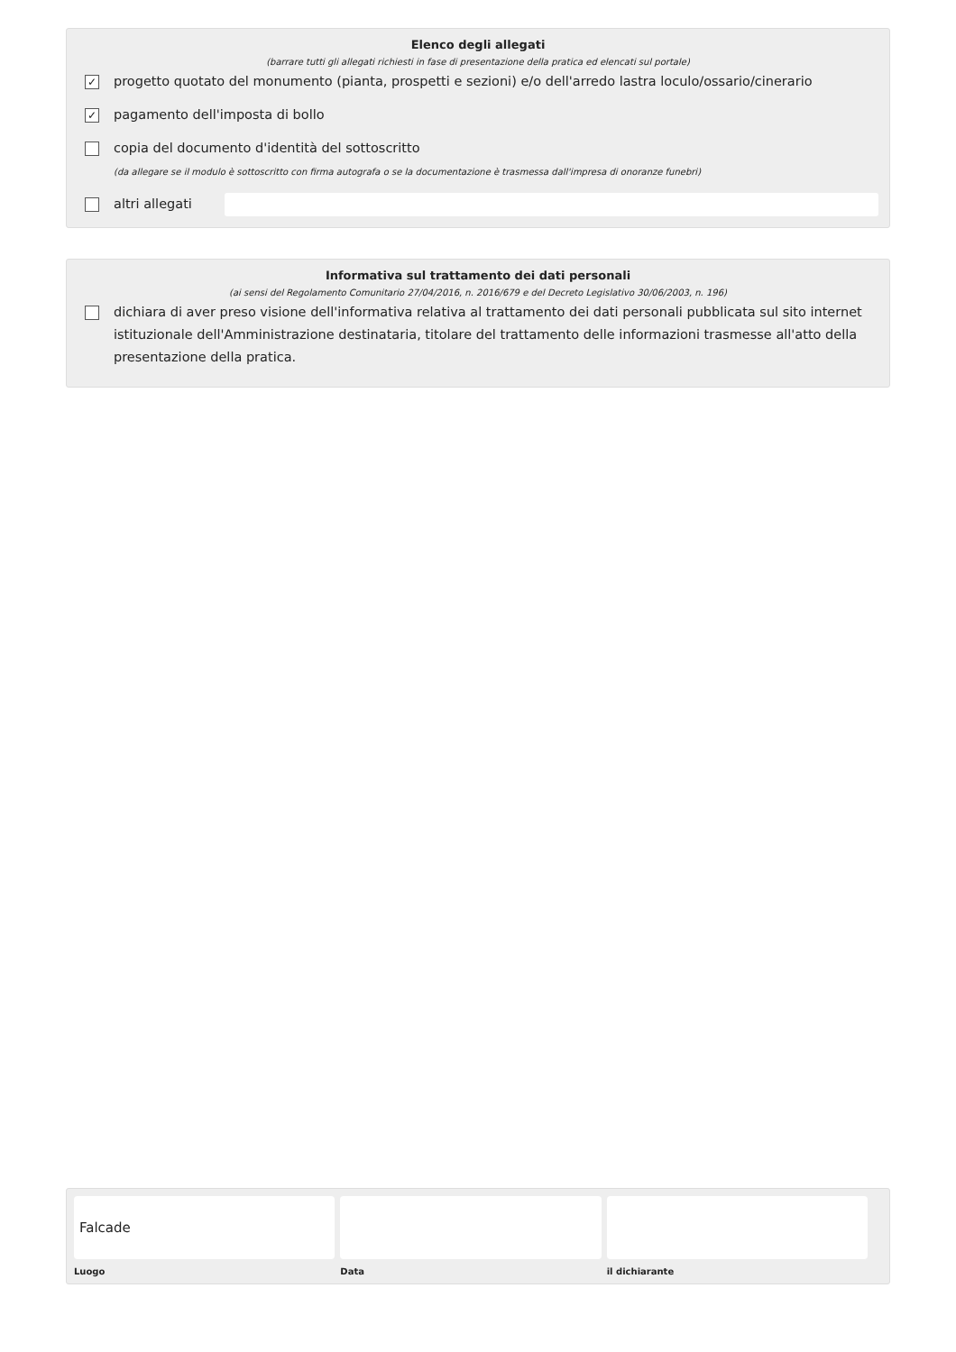Elenco degli allegati
(barrare tutti gli allegati richiesti in fase di presentazione della pratica ed elencati sul portale)
✓ progetto quotato del monumento (pianta, prospetti e sezioni) e/o dell'arredo lastra loculo/ossario/cinerario
✓ pagamento dell'imposta di bollo
copia del documento d'identità del sottoscritto
(da allegare se il modulo è sottoscritto con firma autografa o se la documentazione è trasmessa dall'impresa di onoranze funebri)
altri allegati
Informativa sul trattamento dei dati personali
(ai sensi del Regolamento Comunitario 27/04/2016, n. 2016/679 e del Decreto Legislativo 30/06/2003, n. 196)
dichiara di aver preso visione dell'informativa relativa al trattamento dei dati personali pubblicata sul sito internet istituzionale dell'Amministrazione destinataria, titolare del trattamento delle informazioni trasmesse all'atto della presentazione della pratica.
Falcade
Luogo
Data il dichiarante